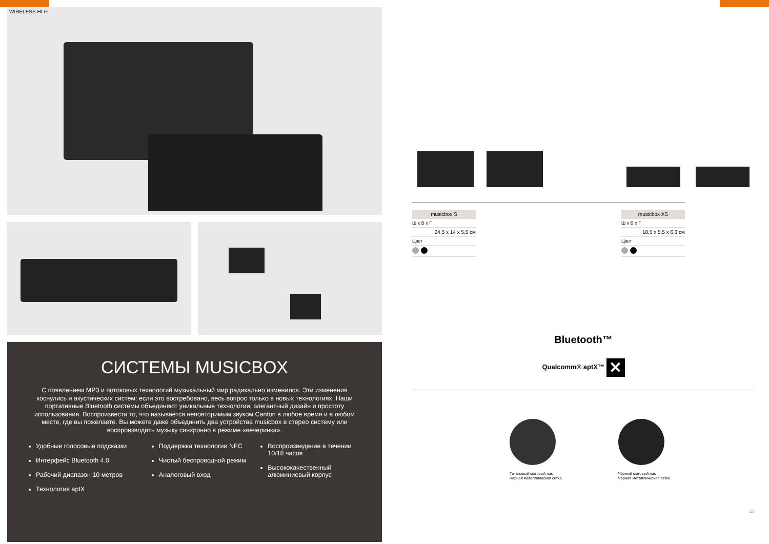WIRELESS HI-FI
СИСТЕМЫ MUSICBOX
С появлением MP3 и потоковых технологий музыкальный мир радикально изменился. Эти изменения коснулись и акустических систем: если это востребовано, весь вопрос только в новых технологиях. Наши портативные Bluetooth системы объединяют уникальные технологии, элегантный дизайн и простоту использования. Воспроизвести то, что называется неповторимым звуком Canton в любое время и в любом месте, где вы пожелаете. Вы можете даже объединить два устройства musicbox в стерео систему или воспроизводить музыку синхронно в режиме «вечеринка».
Удобные голосовые подсказки
Интерфейс Bluetooth 4.0
Рабочий диапазон 10 метров
Технология aptX
Поддержка технологии NFC
Чистый беспроводной режим
Аналоговый вход
Воспроизведение в течении 10/18 часов
Высококачественный алюминиевый корпус
| musicbox S |
| Ш x В x Г |
| 24,5 x 14 x 5,5 см |
| Цвет |
| musicbox XS |
| Ш x В x Г |
| 18,5 x 5,5 x 6,3 см |
| Цвет |
Bluetooth™
Qualcomm® aptX™ ✕
Титановый матовый лак
Чёрная металлическая сетка
Чёрный матовый лак
Чёрная металлическая сетка
25